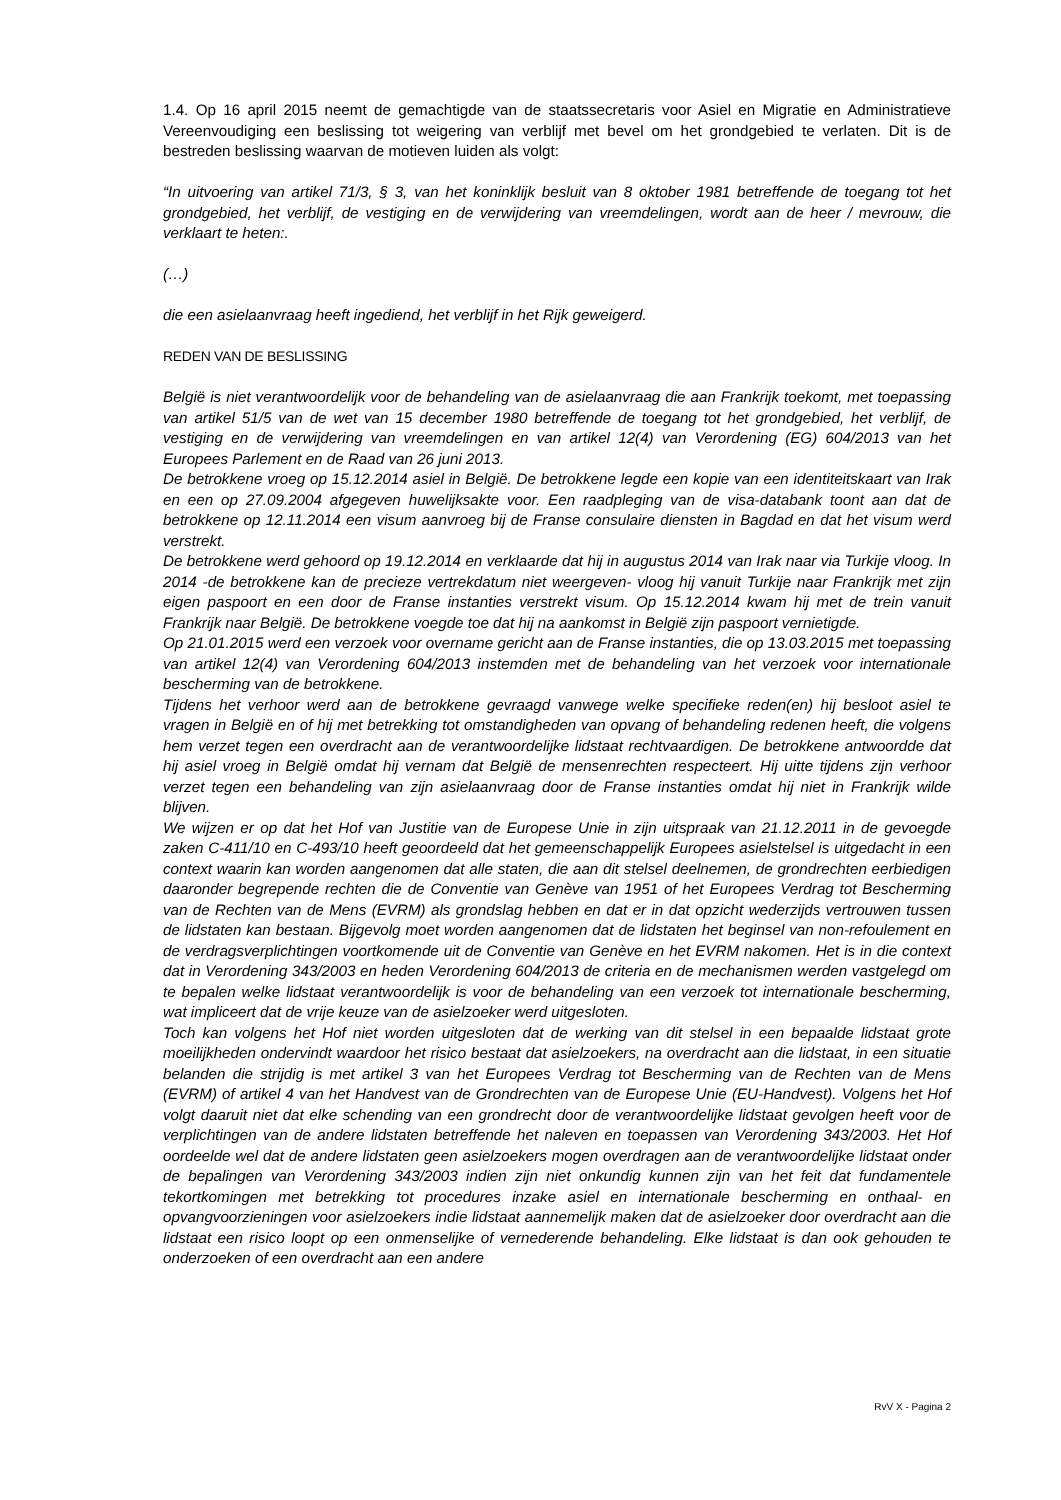1.4. Op 16 april 2015 neemt de gemachtigde van de staatssecretaris voor Asiel en Migratie en Administratieve Vereenvoudiging een beslissing tot weigering van verblijf met bevel om het grondgebied te verlaten. Dit is de bestreden beslissing waarvan de motieven luiden als volgt:
“In uitvoering van artikel 71/3, § 3, van het koninklijk besluit van 8 oktober 1981 betreffende de toegang tot het grondgebied, het verblijf, de vestiging en de verwijdering van vreemdelingen, wordt aan de heer / mevrouw, die verklaart te heten:.
(…)
die een asielaanvraag heeft ingediend, het verblijf in het Rijk geweigerd.
REDEN VAN DE BESLISSING
België is niet verantwoordelijk voor de behandeling van de asielaanvraag die aan Frankrijk toekomt, met toepassing van artikel 51/5 van de wet van 15 december 1980 betreffende de toegang tot het grondgebied, het verblijf, de vestiging en de verwijdering van vreemdelingen en van artikel 12(4) van Verordening (EG) 604/2013 van het Europees Parlement en de Raad van 26 juni 2013.
De betrokkene vroeg op 15.12.2014 asiel in België. De betrokkene legde een kopie van een identiteitskaart van Irak en een op 27.09.2004 afgegeven huwelijksakte voor. Een raadpleging van de visa-databank toont aan dat de betrokkene op 12.11.2014 een visum aanvroeg bij de Franse consulaire diensten in Bagdad en dat het visum werd verstrekt.
De betrokkene werd gehoord op 19.12.2014 en verklaarde dat hij in augustus 2014 van Irak naar via Turkije vloog. In 2014 -de betrokkene kan de precieze vertrekdatum niet weergeven- vloog hij vanuit Turkije naar Frankrijk met zijn eigen paspoort en een door de Franse instanties verstrekt visum. Op 15.12.2014 kwam hij met de trein vanuit Frankrijk naar België. De betrokkene voegde toe dat hij na aankomst in België zijn paspoort vernietigde.
Op 21.01.2015 werd een verzoek voor overname gericht aan de Franse instanties, die op 13.03.2015 met toepassing van artikel 12(4) van Verordening 604/2013 instemden met de behandeling van het verzoek voor internationale bescherming van de betrokkene.
Tijdens het verhoor werd aan de betrokkene gevraagd vanwege welke specifieke reden(en) hij besloot asiel te vragen in België en of hij met betrekking tot omstandigheden van opvang of behandeling redenen heeft, die volgens hem verzet tegen een overdracht aan de verantwoordelijke lidstaat rechtvaardigen. De betrokkene antwoordde dat hij asiel vroeg in België omdat hij vernam dat België de mensenrechten respecteert. Hij uitte tijdens zijn verhoor verzet tegen een behandeling van zijn asielaanvraag door de Franse instanties omdat hij niet in Frankrijk wilde blijven.
We wijzen er op dat het Hof van Justitie van de Europese Unie in zijn uitspraak van 21.12.2011 in de gevoegde zaken C-411/10 en C-493/10 heeft geoordeeld dat het gemeenschappelijk Europees asielstelsel is uitgedacht in een context waarin kan worden aangenomen dat alle staten, die aan dit stelsel deelnemen, de grondrechten eerbiedigen daaronder begrepende rechten die de Conventie van Genève van 1951 of het Europees Verdrag tot Bescherming van de Rechten van de Mens (EVRM) als grondslag hebben en dat er in dat opzicht wederzijds vertrouwen tussen de lidstaten kan bestaan. Bijgevolg moet worden aangenomen dat de lidstaten het beginsel van non-refoulement en de verdragsverplichtingen voortkomende uit de Conventie van Genève en het EVRM nakomen. Het is in die context dat in Verordening 343/2003 en heden Verordening 604/2013 de criteria en de mechanismen werden vastgelegd om te bepalen welke lidstaat verantwoordelijk is voor de behandeling van een verzoek tot internationale bescherming, wat impliceert dat de vrije keuze van de asielzoeker werd uitgesloten.
Toch kan volgens het Hof niet worden uitgesloten dat de werking van dit stelsel in een bepaalde lidstaat grote moeilijkheden ondervindt waardoor het risico bestaat dat asielzoekers, na overdracht aan die lidstaat, in een situatie belanden die strijdig is met artikel 3 van het Europees Verdrag tot Bescherming van de Rechten van de Mens (EVRM) of artikel 4 van het Handvest van de Grondrechten van de Europese Unie (EU-Handvest). Volgens het Hof volgt daaruit niet dat elke schending van een grondrecht door de verantwoordelijke lidstaat gevolgen heeft voor de verplichtingen van de andere lidstaten betreffende het naleven en toepassen van Verordening 343/2003. Het Hof oordeelde wel dat de andere lidstaten geen asielzoekers mogen overdragen aan de verantwoordelijke lidstaat onder de bepalingen van Verordening 343/2003 indien zijn niet onkundig kunnen zijn van het feit dat fundamentele tekortkomingen met betrekking tot procedures inzake asiel en internationale bescherming en onthaal- en opvangvoorzieningen voor asielzoekers indie lidstaat aannemelijk maken dat de asielzoeker door overdracht aan die lidstaat een risico loopt op een onmenselijke of vernederende behandeling. Elke lidstaat is dan ook gehouden te onderzoeken of een overdracht aan een andere
RvV X - Pagina 2